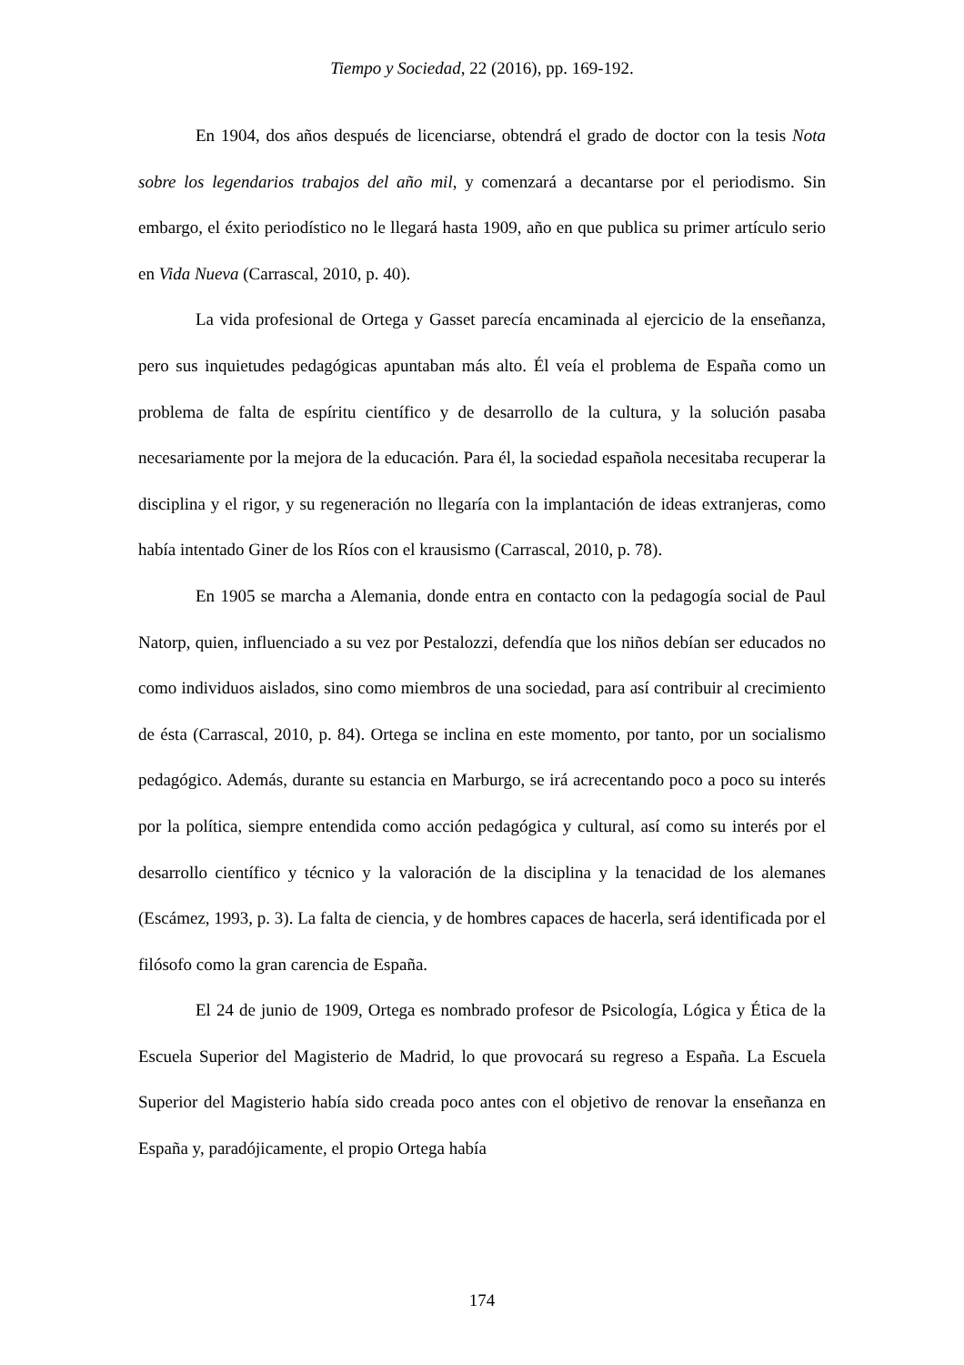Tiempo y Sociedad, 22 (2016), pp. 169-192.
En 1904, dos años después de licenciarse, obtendrá el grado de doctor con la tesis Nota sobre los legendarios trabajos del año mil, y comenzará a decantarse por el periodismo. Sin embargo, el éxito periodístico no le llegará hasta 1909, año en que publica su primer artículo serio en Vida Nueva (Carrascal, 2010, p. 40).
La vida profesional de Ortega y Gasset parecía encaminada al ejercicio de la enseñanza, pero sus inquietudes pedagógicas apuntaban más alto. Él veía el problema de España como un problema de falta de espíritu científico y de desarrollo de la cultura, y la solución pasaba necesariamente por la mejora de la educación. Para él, la sociedad española necesitaba recuperar la disciplina y el rigor, y su regeneración no llegaría con la implantación de ideas extranjeras, como había intentado Giner de los Ríos con el krausismo (Carrascal, 2010, p. 78).
En 1905 se marcha a Alemania, donde entra en contacto con la pedagogía social de Paul Natorp, quien, influenciado a su vez por Pestalozzi, defendía que los niños debían ser educados no como individuos aislados, sino como miembros de una sociedad, para así contribuir al crecimiento de ésta (Carrascal, 2010, p. 84). Ortega se inclina en este momento, por tanto, por un socialismo pedagógico. Además, durante su estancia en Marburgo, se irá acrecentando poco a poco su interés por la política, siempre entendida como acción pedagógica y cultural, así como su interés por el desarrollo científico y técnico y la valoración de la disciplina y la tenacidad de los alemanes (Escámez, 1993, p. 3). La falta de ciencia, y de hombres capaces de hacerla, será identificada por el filósofo como la gran carencia de España.
El 24 de junio de 1909, Ortega es nombrado profesor de Psicología, Lógica y Ética de la Escuela Superior del Magisterio de Madrid, lo que provocará su regreso a España. La Escuela Superior del Magisterio había sido creada poco antes con el objetivo de renovar la enseñanza en España y, paradójicamente, el propio Ortega había
174